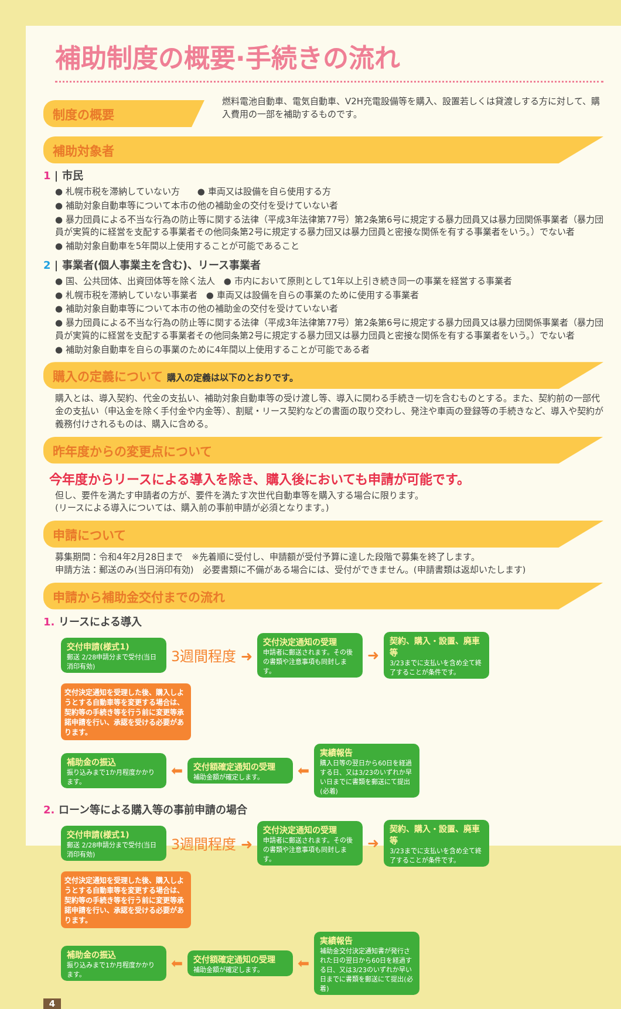補助制度の概要·手続きの流れ
制度の概要
燃料電池自動車、電気自動車、V2H充電設備等を購入、設置若しくは貸渡しする方に対して、購入費用の一部を補助するものです。
補助対象者
1 | 市民
● 札幌市税を滞納していない方　　● 車両又は設備を自ら使用する方
● 補助対象自動車等について本市の他の補助金の交付を受けていない者
● 暴力団員による不当な行為の防止等に関する法律（平成3年法律第77号）第2条第6号に規定する暴力団員又は暴力団関係事業者（暴力団員が実質的に経営を支配する事業者その他同条第2号に規定する暴力団又は暴力団員と密接な関係を有する事業者をいう。）でない者
● 補助対象自動車を5年間以上使用することが可能であること
2 | 事業者(個人事業主を含む)、リース事業者
● 国、公共団体、出資団体等を除く法人　● 市内において原則として1年以上引き続き同一の事業を経営する事業者
● 札幌市税を滞納していない事業者　● 車両又は設備を自らの事業のために使用する事業者
● 補助対象自動車等について本市の他の補助金の交付を受けていない者
● 暴力団員による不当な行為の防止等に関する法律（平成3年法律第77号）第2条第6号に規定する暴力団員又は暴力団関係事業者（暴力団員が実質的に経営を支配する事業者その他同条第2号に規定する暴力団又は暴力団員と密接な関係を有する事業者をいう。）でない者
● 補助対象自動車を自らの事業のために4年間以上使用することが可能である者
購入の定義について 購入の定義は以下のとおりです。
購入とは、導入契約、代金の支払い、補助対象自動車等の受け渡し等、導入に関わる手続き一切を含むものとする。また、契約前の一部代金の支払い（申込金を除く手付金や内金等）、割賦・リース契約などの書面の取り交わし、発注や車両の登録等の手続きなど、導入や契約が義務付けされるものは、購入に含める。
昨年度からの変更点について
今年度からリースによる導入を除き、購入後においても申請が可能です。
但し、要件を満たす申請者の方が、要件を満たす次世代自動車等を購入する場合に限ります。
(リースによる導入については、購入前の事前申請が必須となります。)
申請について
募集期間：令和4年2月28日まで　※先着順に受付し、申請額が受付予算に達した段階で募集を終了します。
申請方法：郵送のみ(当日消印有効)　必要書類に不備がある場合には、受付ができません。(申請書類は返却いたします)
申請から補助金交付までの流れ
1. リースによる導入
交付申請(様式1)
郵送 2/28申請分まで受付(当日消印有効)
3週間程度 ➜
交付決定通知の受理
申請者に郵送されます。その後の書類や注意事項も同封します。
➜
契約、購入・設置、廃車等
3/23までに支払いを含め全て終了することが条件です。
交付決定通知を受理した後、購入しようとする自動車等を変更する場合は、契約等の手続き等を行う前に変更等承諾申請を行い、承認を受ける必要があります。
補助金の振込
振り込みまで1か月程度かかります。
⬅
交付額確定通知の受理
補助金額が確定します。
⬅
実績報告
購入日等の翌日から60日を経過する日、又は3/23のいずれか早い日までに書類を郵送にて提出(必着)
2. ローン等による購入等の事前申請の場合
交付申請(様式1)
郵送 2/28申請分まで受付(当日消印有効)
3週間程度 ➜
交付決定通知の受理
申請者に郵送されます。その後の書類や注意事項も同封します。
➜
契約、購入・設置、廃車等
3/23までに支払いを含め全て終了することが条件です。
交付決定通知を受理した後、購入しようとする自動車等を変更する場合は、契約等の手続き等を行う前に変更等承諾申請を行い、承認を受ける必要があります。
補助金の振込
振り込みまで1か月程度かかります。
⬅
交付額確定通知の受理
補助金額が確定します。
⬅
実績報告
補助金交付決定通知書が発行された日の翌日から60日を経過する日、又は3/23のいずれか早い日までに書類を郵送にて提出(必着)
4